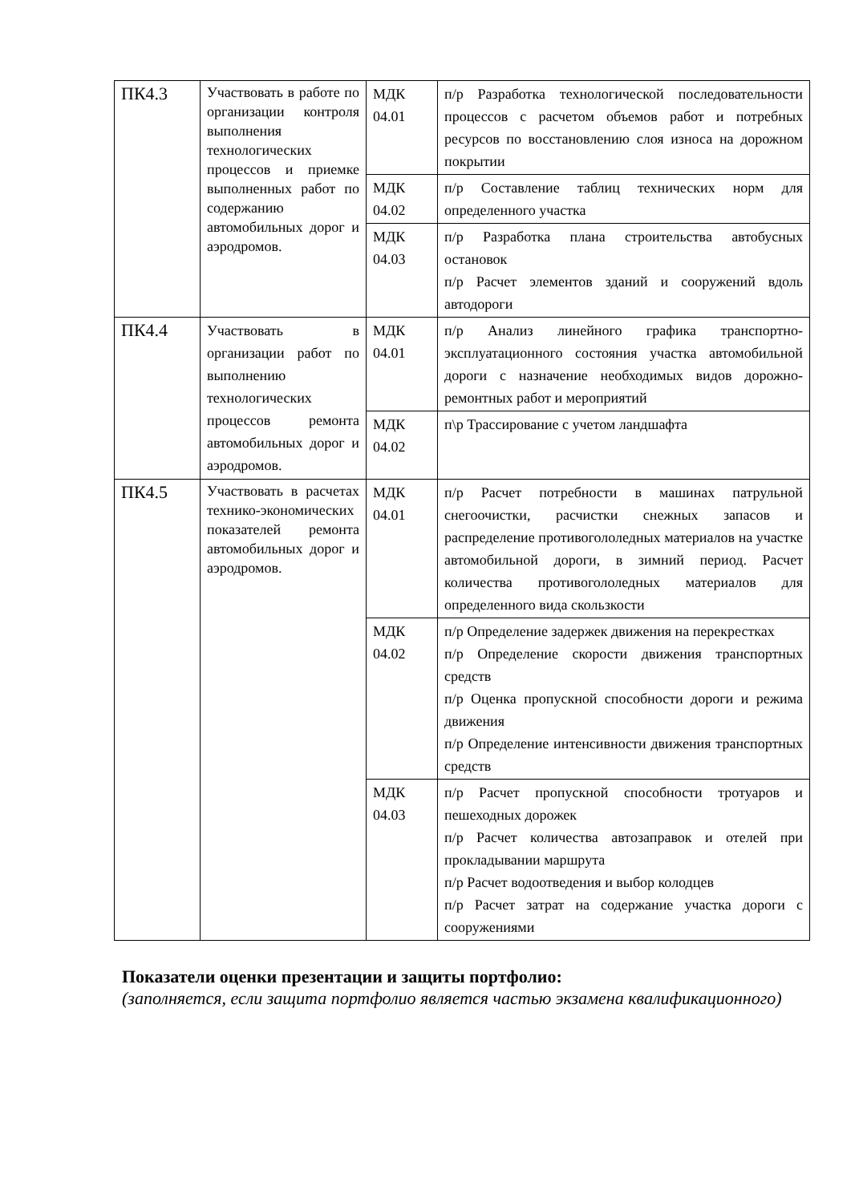| ПК4.3 | Участвовать в работе по организации контроля выполнения технологических процессов и приемке выполненных работ по содержанию автомобильных дорог и аэродромов. | МДК 04.01 | п/р Разработка технологической последовательности процессов с расчетом объемов работ и потребных ресурсов по восстановлению слоя износа на дорожном покрытии |
| | | МДК 04.02 | п/р Составление таблиц технических норм для определенного участка |
| | | МДК 04.03 | п/р Разработка плана строительства автобусных остановок п/р Расчет элементов зданий и сооружений вдоль автодороги |
| ПК4.4 | Участвовать в организации работ по выполнению технологических процессов ремонта автомобильных дорог и аэродромов. | МДК 04.01 | п/р Анализ линейного графика транспортно-эксплуатационного состояния участка автомобильной дороги с назначение необходимых видов дорожно-ремонтных работ и мероприятий |
| | | МДК 04.02 | п\р Трассирование с учетом ландшафта |
| ПК4.5 | Участвовать в расчетах технико-экономических показателей ремонта автомобильных дорог и аэродромов. | МДК 04.01 | п/р Расчет потребности в машинах патрульной снегоочистки, расчистки снежных запасов и распределение противогололедных материалов на участке автомобильной дороги, в зимний период. Расчет количества противогололедных материалов для определенного вида скользкости |
| | | МДК 04.02 | п/р Определение задержек движения на перекрестках п/р Определение скорости движения транспортных средств п/р Оценка пропускной способности дороги и режима движения п/р Определение интенсивности движения транспортных средств |
| | | МДК 04.03 | п/р Расчет пропускной способности тротуаров и пешеходных дорожек п/р Расчет количества автозаправок и отелей при прокладывании маршрута п/р Расчет водоотведения и выбор колодцев п/р Расчет затрат на содержание участка дороги с сооружениями |
Показатели оценки презентации и защиты портфолио:
(заполняется, если защита портфолио является частью экзамена квалификационного)